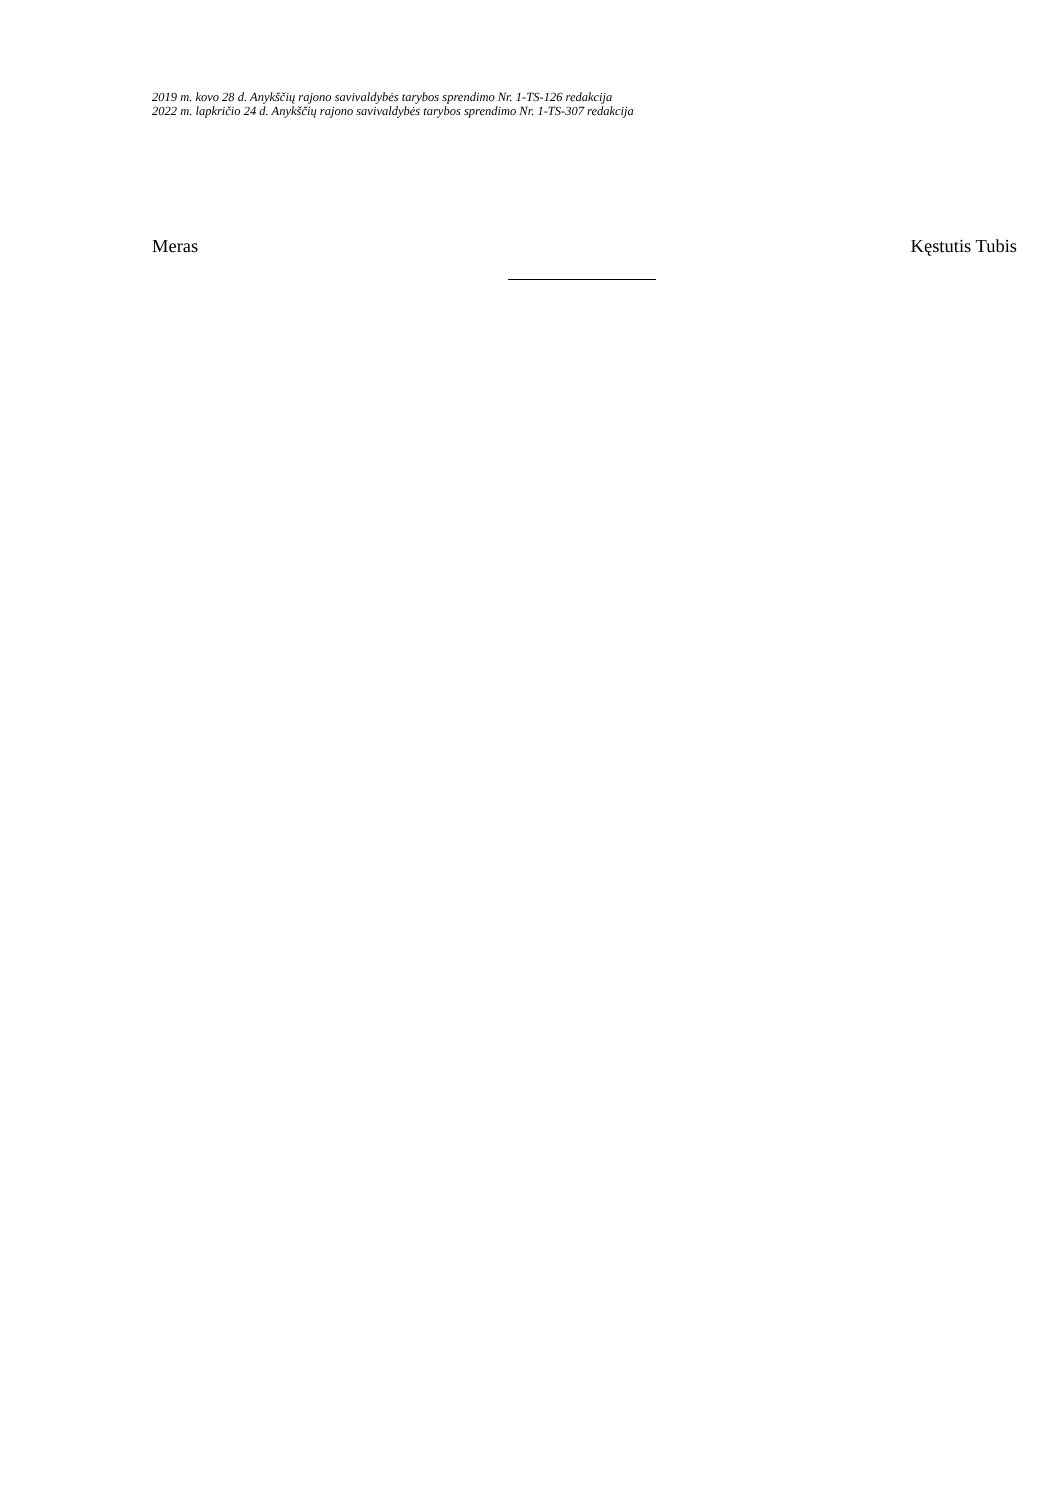2019 m. kovo 28 d. Anykščių rajono savivaldybės tarybos sprendimo Nr. 1-TS-126 redakcija
2022 m. lapkričio 24 d. Anykščių rajono savivaldybės tarybos sprendimo Nr. 1-TS-307 redakcija
Meras Kęstutis Tubis